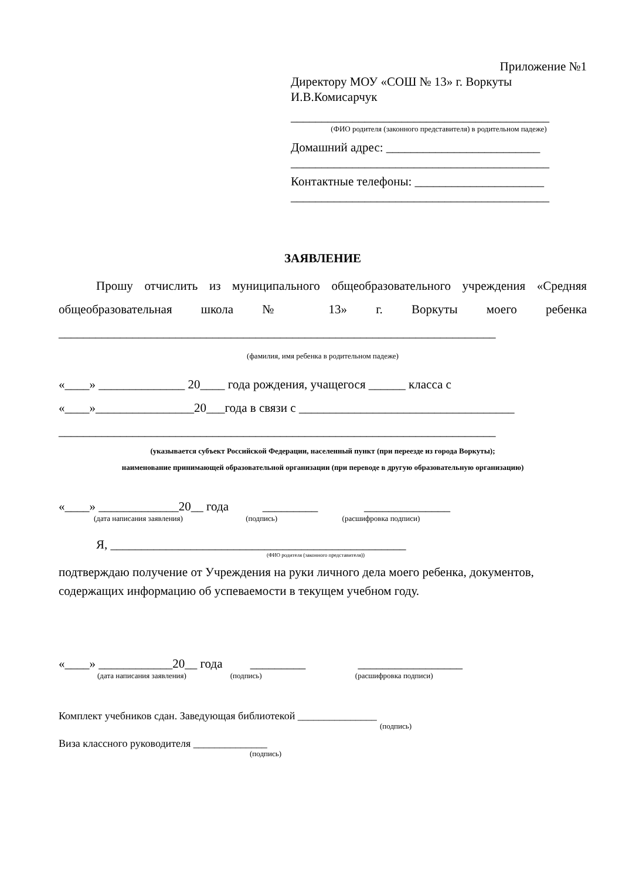Приложение №1
Директору МОУ «СОШ № 13» г. Воркуты
И.В.Комисарчук
__________________________________________
(ФИО родителя (законного представителя) в родительном падеже)
Домашний адрес: _________________________
__________________________________________
Контактные телефоны: _____________________
__________________________________________
ЗАЯВЛЕНИЕ
Прошу отчислить из муниципального общеобразовательного учреждения «Средняя общеобразовательная школа № 13» г. Воркуты моего ребенка
_______________________________________________________________________
(фамилия, имя ребенка в родительном падеже)
«____» ______________ 20____ года рождения, учащегося ______ класса с
«____»________________20___года в связи с ___________________________________
_______________________________________________________________________
(указывается субъект Российской Федерации, населенный пункт (при переезде из города Воркуты);
наименование принимающей образовательной организации (при переводе в другую образовательную организацию)
«____» _____________20__ года _________ ______________
(дата написания заявления) (подпись) (расшифровка подписи)
Я, ________________________________________________
(ФИО родителя (законного представителя))
подтверждаю получение от Учреждения на руки личного дела моего ребенка, документов, содержащих информацию об успеваемости в текущем учебном году.
«____» ____________20__ года _________ _________________
(дата написания заявления) (подпись) (расшифровка подписи)
Комплект учебников сдан. Заведующая библиотекой _______________
(подпись)
Виза классного руководителя ______________
(подпись)